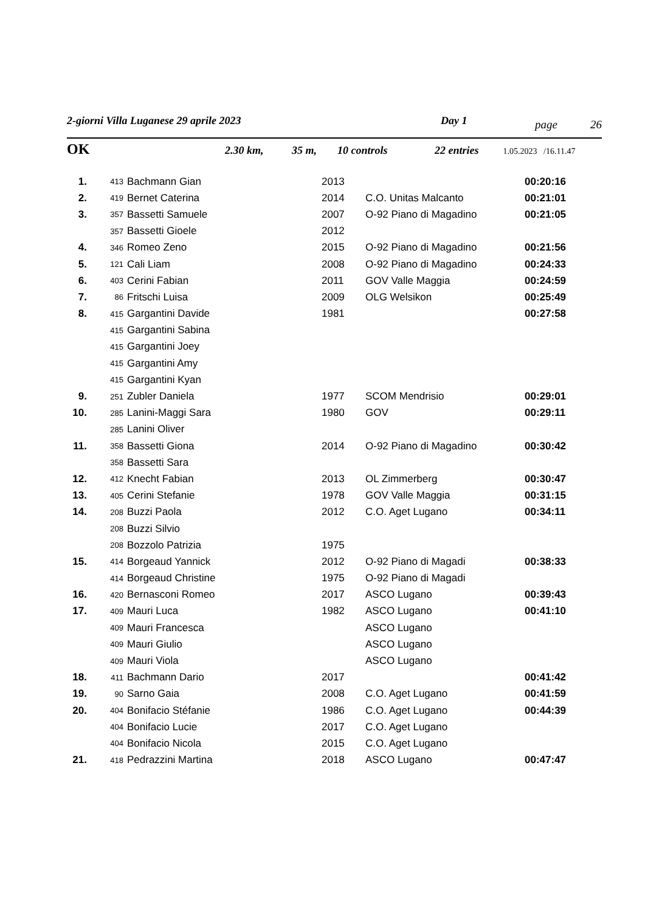2-giorni Villa Luganese 29 aprile 2023 Day 1 page 26
OK 2.30 km, 35 m, 10 controls 22 entries 1.05.2023 /16.11.47
| 1. | 413 | Bachmann Gian | 2013 | | 00:20:16 |
| 2. | 419 | Bernet Caterina | 2014 | C.O. Unitas Malcanto | 00:21:01 |
| 3. | 357 | Bassetti Samuele | 2007 | O-92 Piano di Magadino | 00:21:05 |
| | 357 | Bassetti Gioele | 2012 | | |
| 4. | 346 | Romeo Zeno | 2015 | O-92 Piano di Magadino | 00:21:56 |
| 5. | 121 | Cali Liam | 2008 | O-92 Piano di Magadino | 00:24:33 |
| 6. | 403 | Cerini Fabian | 2011 | GOV Valle Maggia | 00:24:59 |
| 7. | 86 | Fritschi Luisa | 2009 | OLG Welsikon | 00:25:49 |
| 8. | 415 | Gargantini Davide | 1981 | | 00:27:58 |
| | 415 | Gargantini Sabina | | | |
| | 415 | Gargantini Joey | | | |
| | 415 | Gargantini Amy | | | |
| | 415 | Gargantini Kyan | | | |
| 9. | 251 | Zubler Daniela | 1977 | SCOM Mendrisio | 00:29:01 |
| 10. | 285 | Lanini-Maggi Sara | 1980 | GOV | 00:29:11 |
| | 285 | Lanini Oliver | | | |
| 11. | 358 | Bassetti Giona | 2014 | O-92 Piano di Magadino | 00:30:42 |
| | 358 | Bassetti Sara | | | |
| 12. | 412 | Knecht Fabian | 2013 | OL Zimmerberg | 00:30:47 |
| 13. | 405 | Cerini Stefanie | 1978 | GOV Valle Maggia | 00:31:15 |
| 14. | 208 | Buzzi Paola | 2012 | C.O. Aget Lugano | 00:34:11 |
| | 208 | Buzzi Silvio | | | |
| | 208 | Bozzolo Patrizia | 1975 | | |
| 15. | 414 | Borgeaud Yannick | 2012 | O-92 Piano di Magadi | 00:38:33 |
| | 414 | Borgeaud Christine | 1975 | O-92 Piano di Magadi | |
| 16. | 420 | Bernasconi Romeo | 2017 | ASCO Lugano | 00:39:43 |
| 17. | 409 | Mauri Luca | 1982 | ASCO Lugano | 00:41:10 |
| | 409 | Mauri Francesca | | ASCO Lugano | |
| | 409 | Mauri Giulio | | ASCO Lugano | |
| | 409 | Mauri Viola | | ASCO Lugano | |
| 18. | 411 | Bachmann Dario | 2017 | | 00:41:42 |
| 19. | 90 | Sarno Gaia | 2008 | C.O. Aget Lugano | 00:41:59 |
| 20. | 404 | Bonifacio Stéfanie | 1986 | C.O. Aget Lugano | 00:44:39 |
| | 404 | Bonifacio Lucie | 2017 | C.O. Aget Lugano | |
| | 404 | Bonifacio Nicola | 2015 | C.O. Aget Lugano | |
| 21. | 418 | Pedrazzini Martina | 2018 | ASCO Lugano | 00:47:47 |